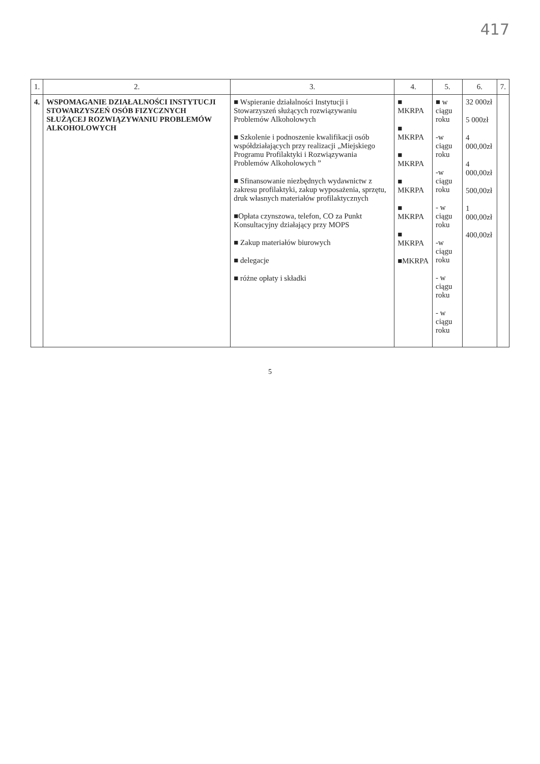417
| 1. | 2. | 3. | 4. | 5. | 6. | 7. |
| --- | --- | --- | --- | --- | --- | --- |
| 4. | WSPOMAGANIE DZIAŁALNOŚCI INSTYTUCJI STOWARZYSZEŃ OSÓB FIZYCZNYCH SŁUŻĄCEJ ROZWIĄZYWANIU PROBLEMÓW ALKOHOLOWYCH | ■ Wspieranie działalności Instytucji i Stowarzyszeń służących rozwiązywaniu Problemów Alkoholowych ■ Szkolenie i podnoszenie kwalifikacji osób współdziałających przy realizacji „Miejskiego Programu Profilaktyki i Rozwiązywania Problemów Alkoholowych ” ■ Sfinansowanie niezbędnych wydawnictw z zakresu profilaktyki, zakup wyposażenia, sprzętu, druk własnych materiałów profilaktycznych ■Opłata czynszowa, telefon, CO za Punkt Konsultacyjny działający przy MOPS ■ Zakup materiałów biurowych ■ delegacje ■ różne opłaty i składki | ■ MKRPA ■ MKRPA ■ MKRPA ■ MKRPA ■ MKRPA ■ MKRPA ■MKRPA | ■ w ciągu roku -w ciągu roku -w ciągu roku - w ciągu roku -w ciągu roku - w ciągu roku - w ciągu roku | 32 000zł 5 000zł 4 000,00zł 4 000,00zł 500,00zł 1 000,00zł 400,00zł | |
5